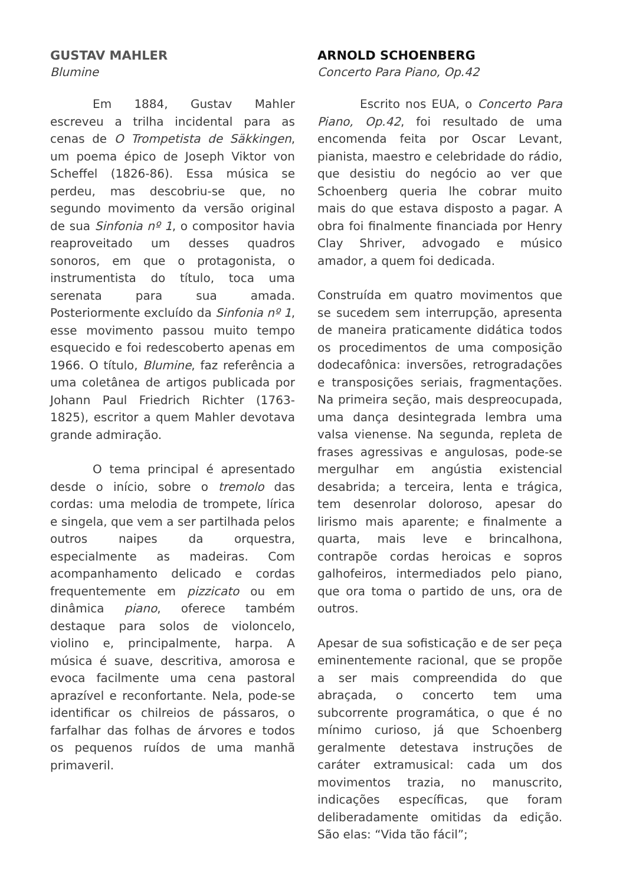GUSTAV MAHLER
Blumine
Em 1884, Gustav Mahler escreveu a trilha incidental para as cenas de O Trompetista de Säkkingen, um poema épico de Joseph Viktor von Scheffel (1826-86). Essa música se perdeu, mas descobriu-se que, no segundo movimento da versão original de sua Sinfonia nº 1, o compositor havia reaproveitado um desses quadros sonoros, em que o protagonista, o instrumentista do título, toca uma serenata para sua amada. Posteriormente excluído da Sinfonia nº 1, esse movimento passou muito tempo esquecido e foi redescoberto apenas em 1966. O título, Blumine, faz referência a uma coletânea de artigos publicada por Johann Paul Friedrich Richter (1763-1825), escritor a quem Mahler devotava grande admiração.
O tema principal é apresentado desde o início, sobre o tremolo das cordas: uma melodia de trompete, lírica e singela, que vem a ser partilhada pelos outros naipes da orquestra, especialmente as madeiras. Com acompanhamento delicado e cordas frequentemente em pizzicato ou em dinâmica piano, oferece também destaque para solos de violoncelo, violino e, principalmente, harpa. A música é suave, descritiva, amorosa e evoca facilmente uma cena pastoral aprazível e reconfortante. Nela, pode-se identificar os chilreios de pássaros, o farfalhar das folhas de árvores e todos os pequenos ruídos de uma manhã primaveril.
ARNOLD SCHOENBERG
Concerto Para Piano, Op.42
Escrito nos EUA, o Concerto Para Piano, Op.42, foi resultado de uma encomenda feita por Oscar Levant, pianista, maestro e celebridade do rádio, que desistiu do negócio ao ver que Schoenberg queria lhe cobrar muito mais do que estava disposto a pagar. A obra foi finalmente financiada por Henry Clay Shriver, advogado e músico amador, a quem foi dedicada.
Construída em quatro movimentos que se sucedem sem interrupção, apresenta de maneira praticamente didática todos os procedimentos de uma composição dodecafônica: inversões, retrogradações e transposições seriais, fragmentações. Na primeira seção, mais despreocupada, uma dança desintegrada lembra uma valsa vienense. Na segunda, repleta de frases agressivas e angulosas, pode-se mergulhar em angústia existencial desabrida; a terceira, lenta e trágica, tem desenrolar doloroso, apesar do lirismo mais aparente; e finalmente a quarta, mais leve e brincalhona, contrapõe cordas heroicas e sopros galhofeiros, intermediados pelo piano, que ora toma o partido de uns, ora de outros.
Apesar de sua sofisticação e de ser peça eminentemente racional, que se propõe a ser mais compreendida do que abraçada, o concerto tem uma subcorrente programática, o que é no mínimo curioso, já que Schoenberg geralmente detestava instruções de caráter extramusical: cada um dos movimentos trazia, no manuscrito, indicações específicas, que foram deliberadamente omitidas da edição. São elas: “Vida tão fácil”;